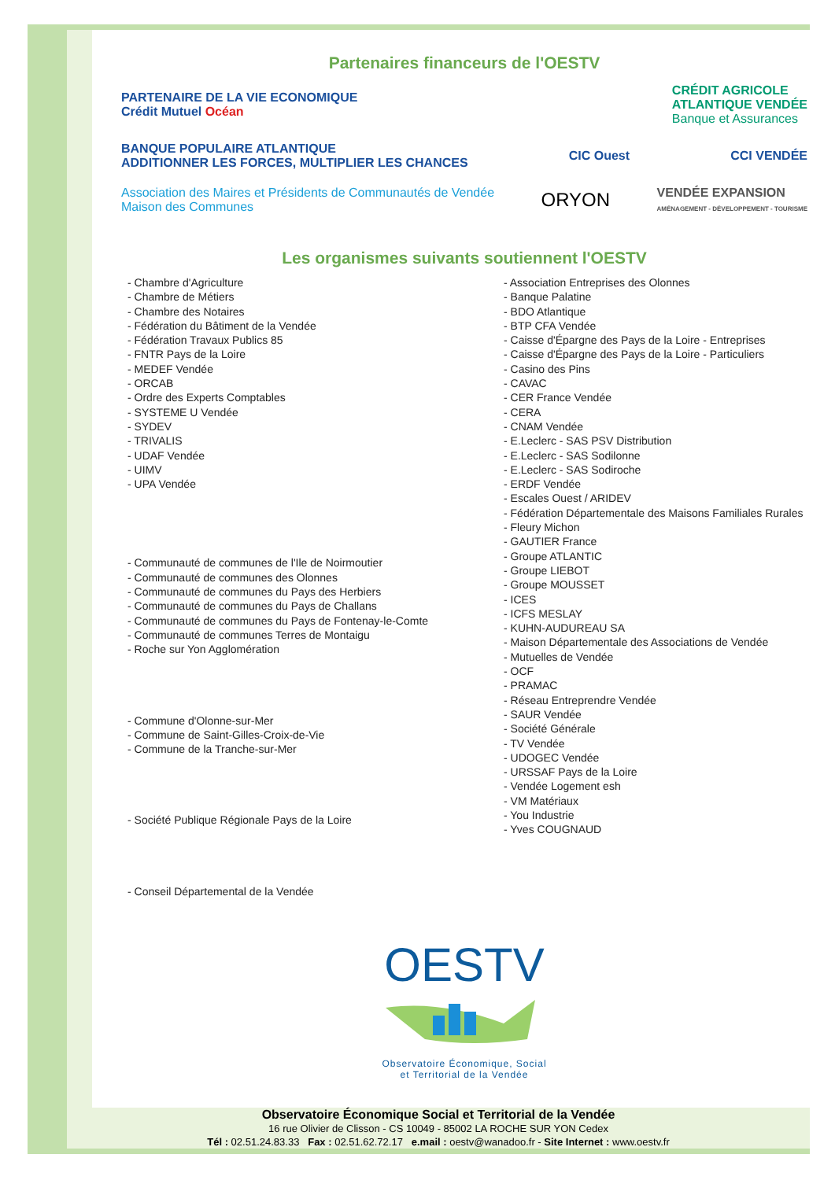Partenaires financeurs de l'OESTV
PARTENAIRE DE LA VIE ECONOMIQUE
Crédit Mutuel Océan
CRÉDIT AGRICOLE
ATLANTIQUE VENDÉE
Banque et Assurances
BANQUE POPULAIRE ATLANTIQUE
ADDITIONNER LES FORCES, MULTIPLIER LES CHANCES
CIC Ouest
CCI VENDÉE
Association des Maires et Présidents de Communautés de Vendée
Maison des Communes
ORYON
VENDÉE EXPANSION
AMÉNAGEMENT - DÉVELOPPEMENT - TOURISME
Les organismes suivants soutiennent l'OESTV
- Chambre d'Agriculture
- Chambre de Métiers
- Chambre des Notaires
- Fédération du Bâtiment de la Vendée
- Fédération Travaux Publics 85
- FNTR Pays de la Loire
- MEDEF Vendée
- ORCAB
- Ordre des Experts Comptables
- SYSTEME U Vendée
- SYDEV
- TRIVALIS
- UDAF Vendée
- UIMV
- UPA Vendée
- Communauté de communes de l'Ile de Noirmoutier
- Communauté de communes des Olonnes
- Communauté de communes du Pays des Herbiers
- Communauté de communes du Pays de Challans
- Communauté de communes du Pays de Fontenay-le-Comte
- Communauté de communes Terres de Montaigu
- Roche sur Yon Agglomération
- Commune d'Olonne-sur-Mer
- Commune de Saint-Gilles-Croix-de-Vie
- Commune de la Tranche-sur-Mer
- Société Publique Régionale Pays de la Loire
- Conseil Départemental de la Vendée
- Association Entreprises des Olonnes
- Banque Palatine
- BDO Atlantique
- BTP CFA Vendée
- Caisse d'Épargne des Pays de la Loire - Entreprises
- Caisse d'Épargne des Pays de la Loire - Particuliers
- Casino des Pins
- CAVAC
- CER France Vendée
- CERA
- CNAM Vendée
- E.Leclerc - SAS PSV Distribution
- E.Leclerc - SAS Sodilonne
- E.Leclerc - SAS Sodiroche
- ERDF Vendée
- Escales Ouest / ARIDEV
- Fédération Départementale des Maisons Familiales Rurales
- Fleury Michon
- GAUTIER France
- Groupe ATLANTIC
- Groupe LIEBOT
- Groupe MOUSSET
- ICES
- ICFS MESLAY
- KUHN-AUDUREAU SA
- Maison Départementale des Associations de Vendée
- Mutuelles de Vendée
- OCF
- PRAMAC
- Réseau Entreprendre Vendée
- SAUR Vendée
- Société Générale
- TV Vendée
- UDOGEC Vendée
- URSSAF Pays de la Loire
- Vendée Logement esh
- VM Matériaux
- You Industrie
- Yves COUGNAUD
OESTV
Observatoire Économique, Social
et Territorial de la Vendée
Observatoire Économique Social et Territorial de la Vendée
16 rue Olivier de Clisson - CS 10049 - 85002 LA ROCHE SUR YON Cedex
Tél : 02.51.24.83.33 Fax : 02.51.62.72.17 e.mail : oestv@wanadoo.fr - Site Internet : www.oestv.fr